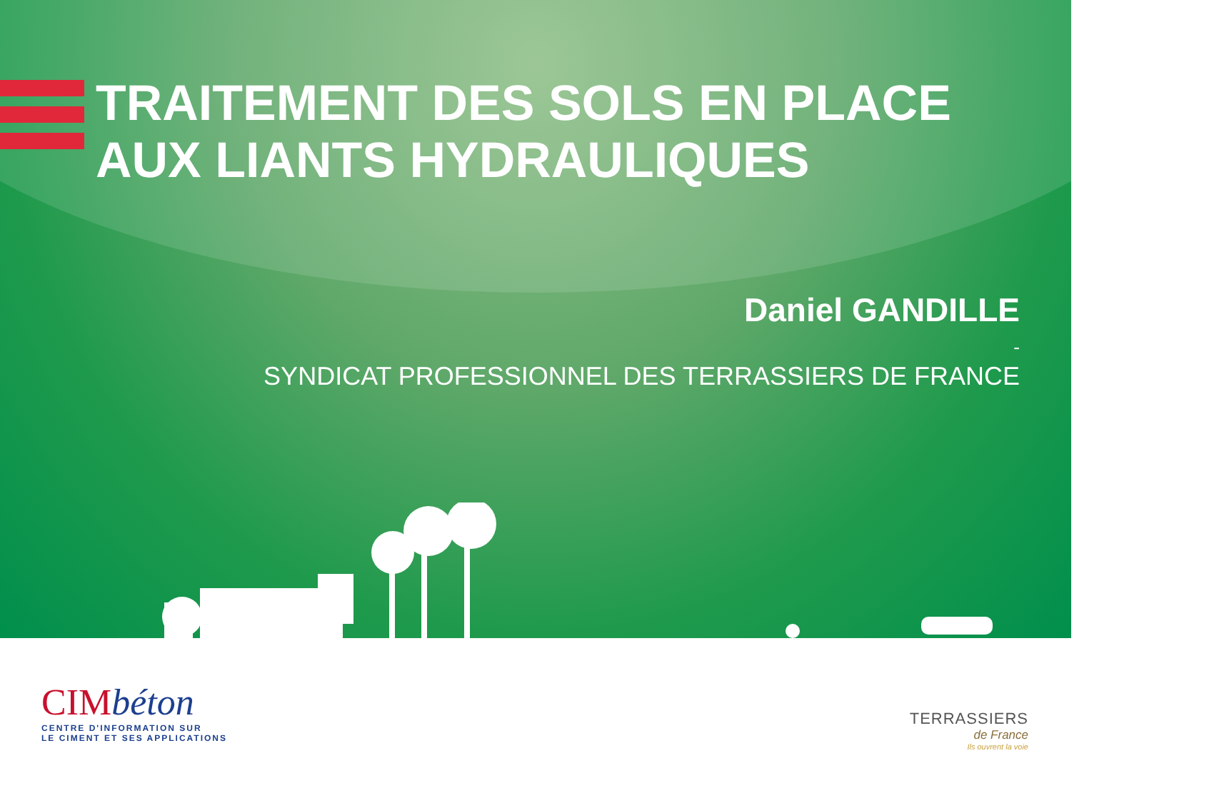TRAITEMENT DES SOLS EN PLACE
AUX LIANTS HYDRAULIQUES
Daniel GANDILLE
-
SYNDICAT PROFESSIONNEL DES TERRASSIERS DE FRANCE
CIMbéton
CENTRE D'INFORMATION SUR
LE CIMENT ET SES APPLICATIONS
TERRASSIERS
de France
Ils ouvrent la voie